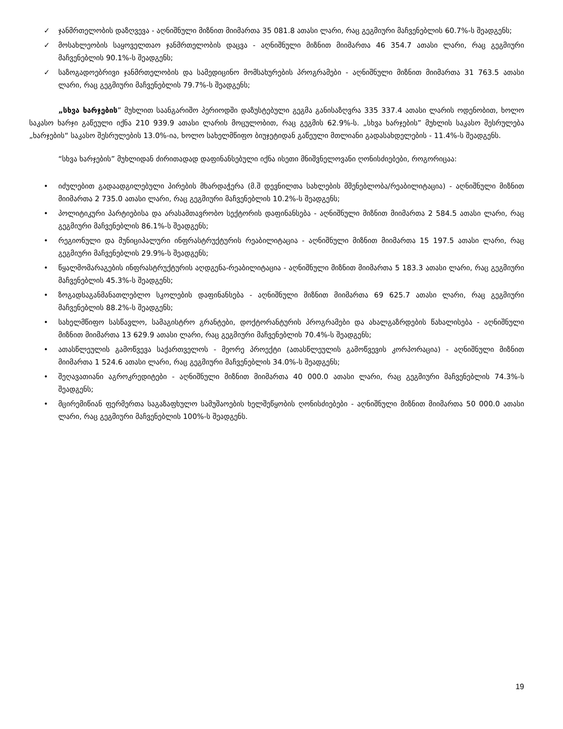✓ ჯანმრთელობის დაზღვევა - აღნიშნული მიზნით მიიმართა 35 081.8 ათასი ლარი, რაც გეგმიური მაჩვენებლის 60.7%-ს შეადგენს;
✓ მოსახლეობის საყოველთაო ჯანმრთელობის დაცვა - აღნიშნული მიზნით მიიმართა 46 354.7 ათასი ლარი, რაც გეგმიური მაჩვენებლის 90.1%-ს შეადგენს;
✓ საზოგადოებრივი ჯანმრთელობის და სამედიცინო მომსახურების პროგრამები - აღნიშნული მიზნით მიიმართა 31 763.5 ათასი ლარი, რაც გეგმიური მაჩვენებლის 79.7%-ს შეადგენს;
„სხვა ხარჯების” მუხლით საანგარიშო პერიოდში დაზუსტებული გეგმა განისაზღვრა 335 337.4 ათასი ლარის ოდენობით, ხოლო საკასო ხარჯი გაწეული იქნა 210 939.9 ათასი ლარის მოცულობით, რაც გეგმის 62.9%-ს. „სხვა ხარჯების” მუხლის საკასო შესრულება „ხარჯების“ საკასო შესრულების 13.0%-ია, ხოლო სახელმწიფო ბიუჯეტიდან გაწეული მთლიანი გადასახდელების - 11.4%-ს შეადგენს.
“სხვა ხარჯების” მუხლიდან ძირითადად დაფინანსებული იქნა ისეთი მნიშვნელოვანი ღონისძიებები, როგორიცაა:
• იძულებით გადაადგილებული პირების მხარდაჭერა (მ.შ დევნილთა სახლების მშენებლობა/რეაბილიტაცია) - აღნიშნული მიზნით მიიმართა 2 735.0 ათასი ლარი, რაც გეგმიური მაჩვენებლის 10.2%-ს შეადგენს;
• პოლიტიკური პარტიებისა და არასამთავრობო სექტორის დაფინანსება - აღნიშნული მიზნით მიიმართა 2 584.5 ათასი ლარი, რაც გეგმიური მაჩვენებლის 86.1%-ს შეადგენს;
• რეგიონული და მუნიციპალური ინფრასტრუქტურის რეაბილიტაცია - აღნიშნული მიზნით მიიმართა 15 197.5 ათასი ლარი, რაც გეგმიური მაჩვენებლის 29.9%-ს შეადგენს;
• წყალმომარაგების ინფრასტრუქტურის აღდგენა-რეაბილიტაცია - აღნიშნული მიზნით მიიმართა 5 183.3 ათასი ლარი, რაც გეგმიური მაჩვენებლის 45.3%-ს შეადგენს;
• ზოგადსაგანმანათლებლო სკოლების დაფინანსება - აღნიშნული მიზნით მიიმართა 69 625.7 ათასი ლარი, რაც გეგმიური მაჩვენებლის 88.2%-ს შეადგენს;
• სახელმწიფო სასწავლო, სამაგისტრო გრანტები, დოქტორანტურის პროგრამები და ახალგაზრდების წახალისება - აღნიშნული მიზნით მიიმართა 13 629.9 ათასი ლარი, რაც გეგმიური მაჩვენებლის 70.4%-ს შეადგენს;
• ათასწლეულის გამოწვევა საქართველოს - მეორე პროექტი (ათასწლეულის გამოწვევის კორპორაცია) - აღნიშნული მიზნით მიიმართა 1 524.6 ათასი ლარი, რაც გეგმიური მაჩვენებლის 34.0%-ს შეადგენს;
• შეღავათიანი აგროკრედიტები - აღნიშნული მიზნით მიიმართა 40 000.0 ათასი ლარი, რაც გეგმიური მაჩვენებლის 74.3%-ს შეადგენს;
• მცირემიწიან ფერმერთა საგაზაფხულო სამუშაოების ხელშეწყობის ღონისძიებები - აღნიშნული მიზნით მიიმართა 50 000.0 ათასი ლარი, რაც გეგმიური მაჩვენებლის 100%-ს შეადგენს.
19